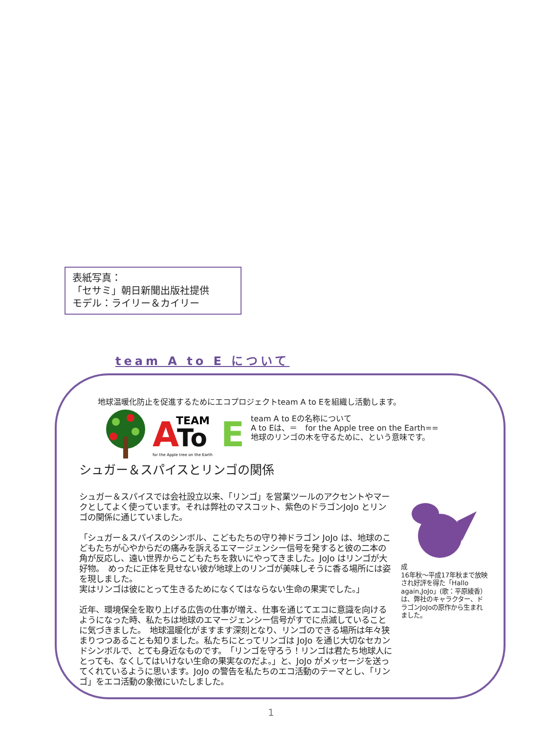表紙写真：
「セサミ」朝日新聞出版社提供
モデル：ライリー＆カイリー
team A to E について
地球温暖化防止を促進するためにエコプロジェクトteam A to Eを組織し活動します。
A
To
E
TEAM
for the Apple tree on the Earth
team A to Eの名称について
A to Eは、＝　for the Apple tree on the Earth==
地球のリンゴの木を守るために、という意味です。
シュガー＆スパイスとリンゴの関係
シュガー＆スパイスでは会社設立以来、「リンゴ」を営業ツールのアクセントやマークとしてよく使っています。それは弊社のマスコット、紫色のドラゴンJoJo とリンゴの関係に通じていました。
「シュガー＆スパイスのシンボル、こどもたちの守り神ドラゴン JoJo は、地球のこどもたちが心やからだの痛みを訴えるエマージェンシー信号を発すると彼の二本の角が反応し、遠い世界からこどもたちを救いにやってきました。JoJo はリンゴが大好物。　めったに正体を見せない彼が地球上のリンゴが美味しそうに香る場所には姿を現しました。
実はリンゴは彼にとって生きるためになくてはならない生命の果実でした。」
近年、環境保全を取り上げる広告の仕事が増え、仕事を通じてエコに意識を向けるようになった時、私たちは地球のエマージェンシー信号がすでに点滅していることに気づきました。　地球温暖化がますます深刻となり、リンゴのできる場所は年々狭まりつつあることも知りました。私たちにとってリンゴは JoJo を通じ大切なセカンドシンボルで、とても身近なものです。　「リンゴを守ろう！リンゴは君たち地球人にとっても、なくしてはいけない生命の果実なのだよ。」と、JoJo がメッセージを送ってくれているように思います。JoJo の警告を私たちのエコ活動のテーマとし、「リンゴ」をエコ活動の象徴にいたしました。
成
16年秋～平成17年秋まで放映され好評を得た「Hallo again,JoJo」(歌：平原綾香）は、弊社のキャラクター、ドラゴンJoJoの原作から生まれました。
1